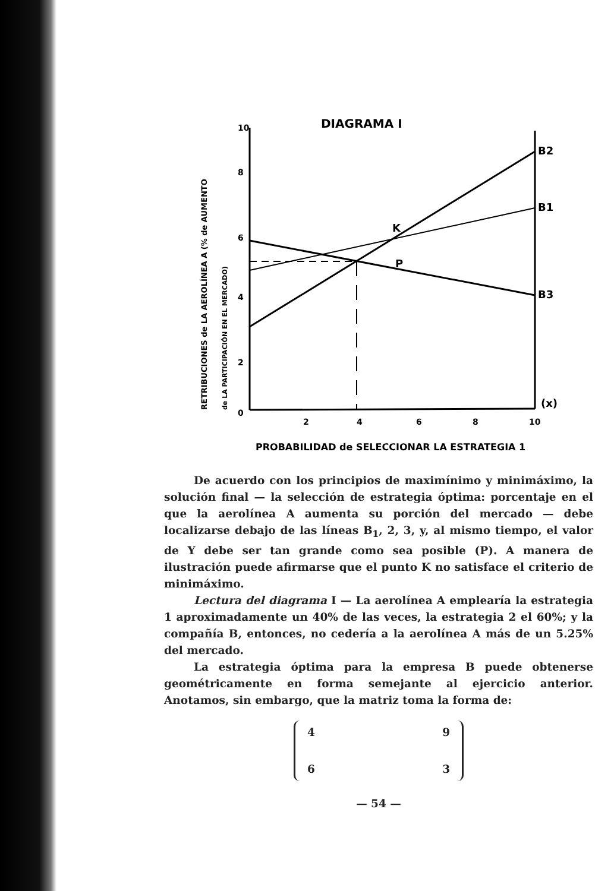DIAGRAMA I
B2
B1
B3
K
P
(x)
10
8
6
4
2
0
2
4
6
8
10
PROBABILIDAD de SELECCIONAR LA ESTRATEGIA 1
RETRIBUCIONES de LA AEROLÍNEA A (% de AUMENTO
de LA PARTICIPACIÓN EN EL MERCADO)
De acuerdo con los principios de maximínimo y minimáximo, la solución final — la selección de estrategia óptima: porcentaje en el que la aerolínea A aumenta su porción del mercado — debe localizarse debajo de las líneas B<sub>1</sub>, 2, 3, y, al mismo tiempo, el valor de Y debe ser tan grande como sea posible (P). A manera de ilustración puede afirmarse que el punto K no satisface el criterio de minimáximo.
Lectura del diagrama I — La aerolínea A emplearía la estrategia 1 aproximadamente un 40% de las veces, la estrategia 2 el 60%; y la compañía B, entonces, no cedería a la aerolínea A más de un 5.25% del mercado.
La estrategia óptima para la empresa B puede obtenerse geométricamente en forma semejante al ejercicio anterior. Anotamos, sin embargo, que la matriz toma la forma de:
4 9
6 3
— 54 —